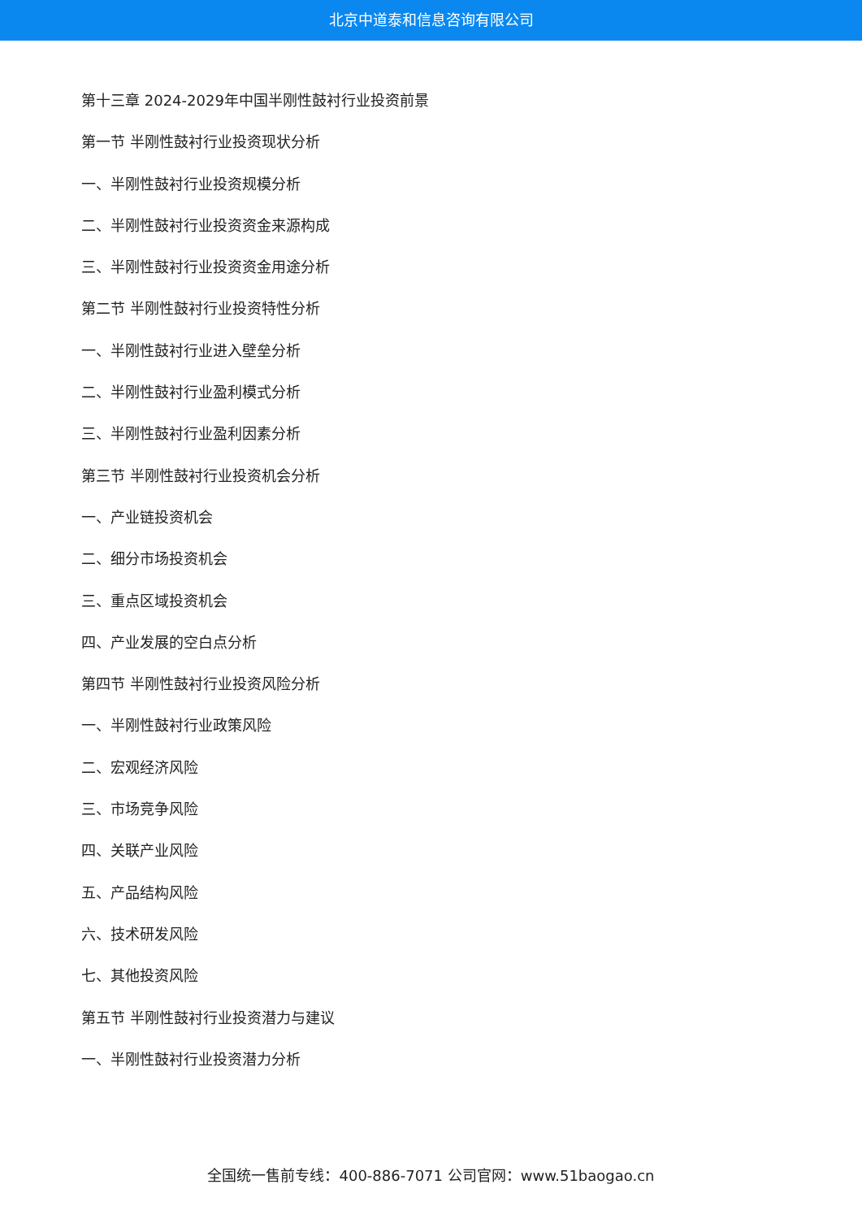北京中道泰和信息咨询有限公司
第十三章 2024-2029年中国半刚性鼓衬行业投资前景
第一节 半刚性鼓衬行业投资现状分析
一、半刚性鼓衬行业投资规模分析
二、半刚性鼓衬行业投资资金来源构成
三、半刚性鼓衬行业投资资金用途分析
第二节 半刚性鼓衬行业投资特性分析
一、半刚性鼓衬行业进入壁垒分析
二、半刚性鼓衬行业盈利模式分析
三、半刚性鼓衬行业盈利因素分析
第三节 半刚性鼓衬行业投资机会分析
一、产业链投资机会
二、细分市场投资机会
三、重点区域投资机会
四、产业发展的空白点分析
第四节 半刚性鼓衬行业投资风险分析
一、半刚性鼓衬行业政策风险
二、宏观经济风险
三、市场竞争风险
四、关联产业风险
五、产品结构风险
六、技术研发风险
七、其他投资风险
第五节 半刚性鼓衬行业投资潜力与建议
一、半刚性鼓衬行业投资潜力分析
全国统一售前专线：400-886-7071 公司官网：www.51baogao.cn